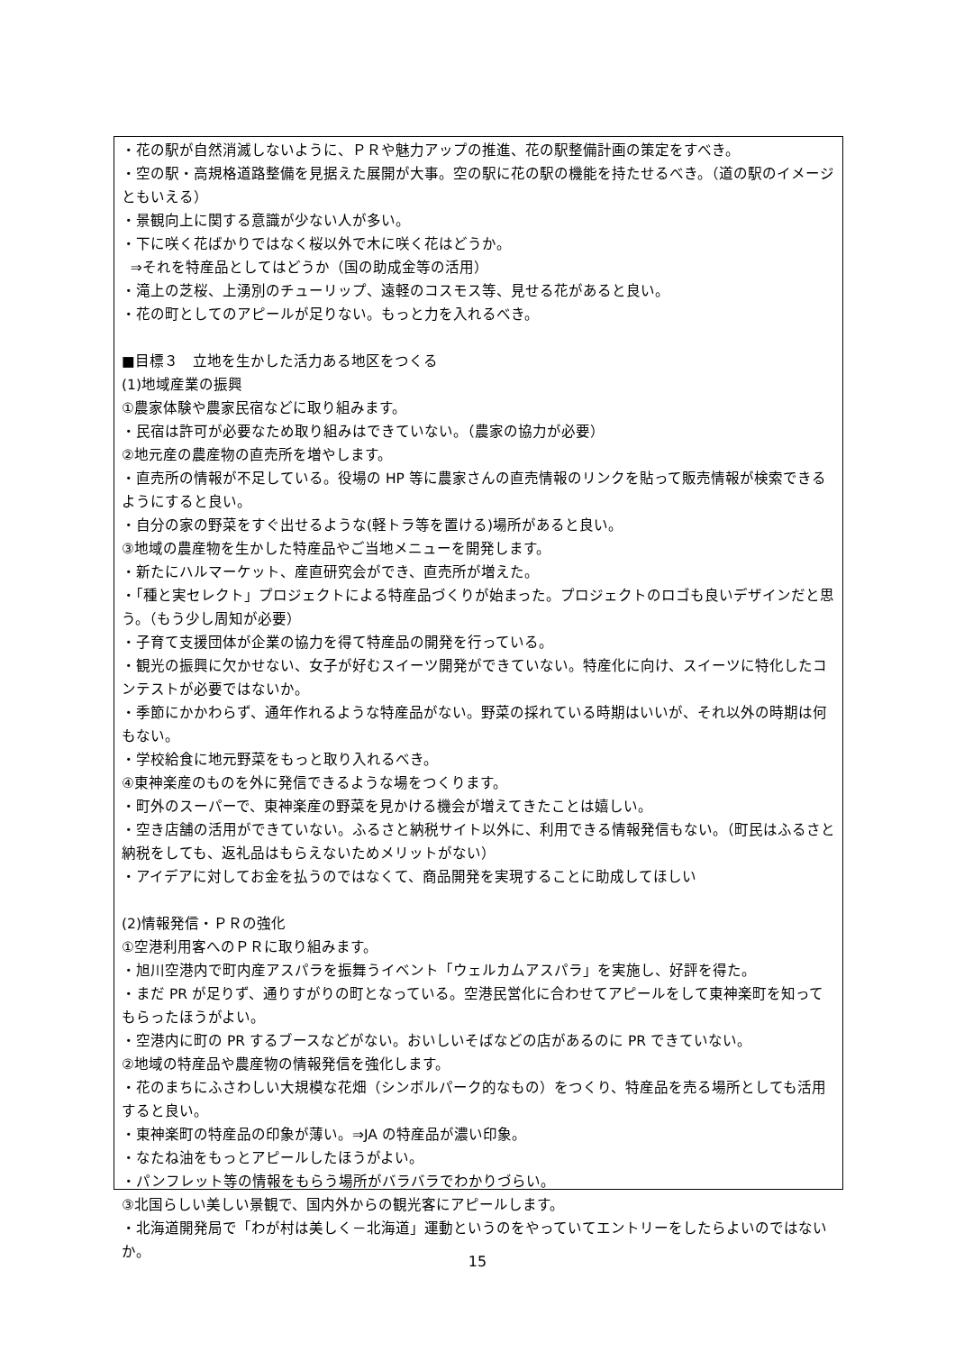・花の駅が自然消滅しないように、ＰＲや魅力アップの推進、花の駅整備計画の策定をすべき。
・空の駅・高規格道路整備を見据えた展開が大事。空の駅に花の駅の機能を持たせるべき。（道の駅のイメージともいえる）
・景観向上に関する意識が少ない人が多い。
・下に咲く花ばかりではなく桜以外で木に咲く花はどうか。
⇒それを特産品としてはどうか（国の助成金等の活用）
・滝上の芝桜、上湧別のチューリップ、遠軽のコスモス等、見せる花があると良い。
・花の町としてのアピールが足りない。もっと力を入れるべき。
■目標３　立地を生かした活力ある地区をつくる
(1)地域産業の振興
①農家体験や農家民宿などに取り組みます。
・民宿は許可が必要なため取り組みはできていない。（農家の協力が必要）
②地元産の農産物の直売所を増やします。
・直売所の情報が不足している。役場の HP 等に農家さんの直売情報のリンクを貼って販売情報が検索できるようにすると良い。
・自分の家の野菜をすぐ出せるような(軽トラ等を置ける)場所があると良い。
③地域の農産物を生かした特産品やご当地メニューを開発します。
・新たにハルマーケット、産直研究会ができ、直売所が増えた。
・「種と実セレクト」プロジェクトによる特産品づくりが始まった。プロジェクトのロゴも良いデザインだと思う。（もう少し周知が必要）
・子育て支援団体が企業の協力を得て特産品の開発を行っている。
・観光の振興に欠かせない、女子が好むスイーツ開発ができていない。特産化に向け、スイーツに特化したコンテストが必要ではないか。
・季節にかかわらず、通年作れるような特産品がない。野菜の採れている時期はいいが、それ以外の時期は何もない。
・学校給食に地元野菜をもっと取り入れるべき。
④東神楽産のものを外に発信できるような場をつくります。
・町外のスーパーで、東神楽産の野菜を見かける機会が増えてきたことは嬉しい。
・空き店舗の活用ができていない。ふるさと納税サイト以外に、利用できる情報発信もない。（町民はふるさと納税をしても、返礼品はもらえないためメリットがない）
・アイデアに対してお金を払うのではなくて、商品開発を実現することに助成してほしい
(2)情報発信・ＰＲの強化
①空港利用客へのＰＲに取り組みます。
・旭川空港内で町内産アスパラを振舞うイベント「ウェルカムアスパラ」を実施し、好評を得た。
・まだ PR が足りず、通りすがりの町となっている。空港民営化に合わせてアピールをして東神楽町を知ってもらったほうがよい。
・空港内に町の PR するブースなどがない。おいしいそばなどの店があるのに PR できていない。
②地域の特産品や農産物の情報発信を強化します。
・花のまちにふさわしい大規模な花畑（シンボルパーク的なもの）をつくり、特産品を売る場所としても活用すると良い。
・東神楽町の特産品の印象が薄い。⇒JA の特産品が濃い印象。
・なたね油をもっとアピールしたほうがよい。
・パンフレット等の情報をもらう場所がバラバラでわかりづらい。
③北国らしい美しい景観で、国内外からの観光客にアピールします。
・北海道開発局で「わが村は美しく－北海道」運動というのをやっていてエントリーをしたらよいのではないか。
15